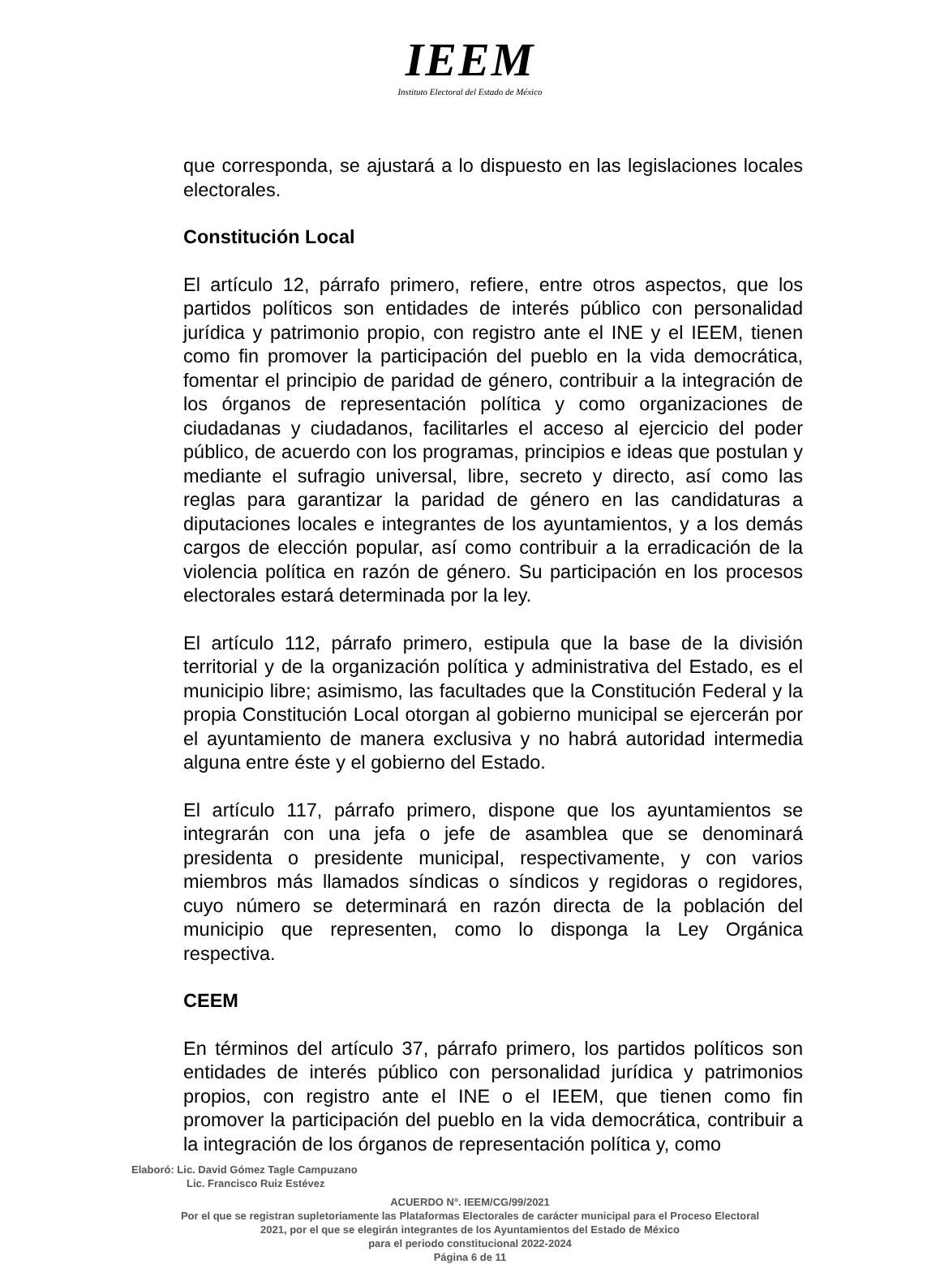IEEM
Instituto Electoral del Estado de México
que corresponda, se ajustará a lo dispuesto en las legislaciones locales electorales.
Constitución Local
El artículo 12, párrafo primero, refiere, entre otros aspectos, que los partidos políticos son entidades de interés público con personalidad jurídica y patrimonio propio, con registro ante el INE y el IEEM, tienen como fin promover la participación del pueblo en la vida democrática, fomentar el principio de paridad de género, contribuir a la integración de los órganos de representación política y como organizaciones de ciudadanas y ciudadanos, facilitarles el acceso al ejercicio del poder público, de acuerdo con los programas, principios e ideas que postulan y mediante el sufragio universal, libre, secreto y directo, así como las reglas para garantizar la paridad de género en las candidaturas a diputaciones locales e integrantes de los ayuntamientos, y a los demás cargos de elección popular, así como contribuir a la erradicación de la violencia política en razón de género. Su participación en los procesos electorales estará determinada por la ley.
El artículo 112, párrafo primero, estipula que la base de la división territorial y de la organización política y administrativa del Estado, es el municipio libre; asimismo, las facultades que la Constitución Federal y la propia Constitución Local otorgan al gobierno municipal se ejercerán por el ayuntamiento de manera exclusiva y no habrá autoridad intermedia alguna entre éste y el gobierno del Estado.
El artículo 117, párrafo primero, dispone que los ayuntamientos se integrarán con una jefa o jefe de asamblea que se denominará presidenta o presidente municipal, respectivamente, y con varios miembros más llamados síndicas o síndicos y regidoras o regidores, cuyo número se determinará en razón directa de la población del municipio que representen, como lo disponga la Ley Orgánica respectiva.
CEEM
En términos del artículo 37, párrafo primero, los partidos políticos son entidades de interés público con personalidad jurídica y patrimonios propios, con registro ante el INE o el IEEM, que tienen como fin promover la participación del pueblo en la vida democrática, contribuir a la integración de los órganos de representación política y, como
Elaboró: Lic. David Gómez Tagle Campuzano
Lic. Francisco Ruiz Estévez
ACUERDO N°. IEEM/CG/99/2021
Por el que se registran supletoriamente las Plataformas Electorales de carácter municipal para el Proceso Electoral
2021, por el que se elegirán integrantes de los Ayuntamientos del Estado de México
para el periodo constitucional 2022-2024
Página 6 de 11